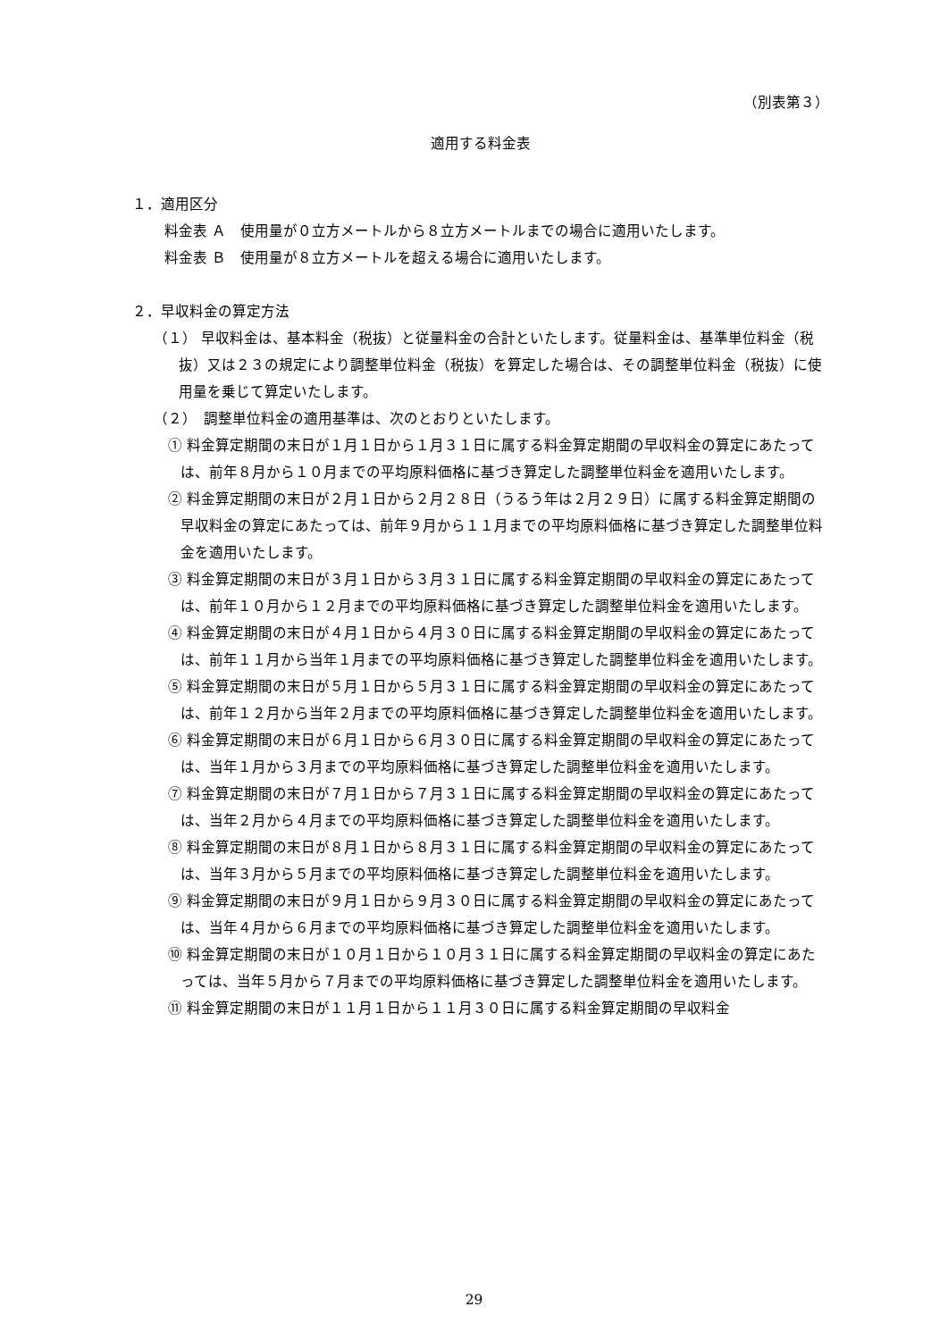（別表第３）
適用する料金表
１．適用区分
料金表 Ａ　使用量が０立方メートルから８立方メートルまでの場合に適用いたします。
料金表 Ｂ　使用量が８立方メートルを超える場合に適用いたします。
２．早収料金の算定方法
（１） 早収料金は、基本料金（税抜）と従量料金の合計といたします。従量料金は、基準単位料金（税抜）又は２３の規定により調整単位料金（税抜）を算定した場合は、その調整単位料金（税抜）に使用量を乗じて算定いたします。
（２）　調整単位料金の適用基準は、次のとおりといたします。
① 料金算定期間の末日が１月１日から１月３１日に属する料金算定期間の早収料金の算定にあたっては、前年８月から１０月までの平均原料価格に基づき算定した調整単位料金を適用いたします。
② 料金算定期間の末日が２月１日から２月２８日（うるう年は２月２９日）に属する料金算定期間の早収料金の算定にあたっては、前年９月から１１月までの平均原料価格に基づき算定した調整単位料金を適用いたします。
③ 料金算定期間の末日が３月１日から３月３１日に属する料金算定期間の早収料金の算定にあたっては、前年１０月から１２月までの平均原料価格に基づき算定した調整単位料金を適用いたします。
④ 料金算定期間の末日が４月１日から４月３０日に属する料金算定期間の早収料金の算定にあたっては、前年１１月から当年１月までの平均原料価格に基づき算定した調整単位料金を適用いたします。
⑤ 料金算定期間の末日が５月１日から５月３１日に属する料金算定期間の早収料金の算定にあたっては、前年１２月から当年２月までの平均原料価格に基づき算定した調整単位料金を適用いたします。
⑥ 料金算定期間の末日が６月１日から６月３０日に属する料金算定期間の早収料金の算定にあたっては、当年１月から３月までの平均原料価格に基づき算定した調整単位料金を適用いたします。
⑦ 料金算定期間の末日が７月１日から７月３１日に属する料金算定期間の早収料金の算定にあたっては、当年２月から４月までの平均原料価格に基づき算定した調整単位料金を適用いたします。
⑧ 料金算定期間の末日が８月１日から８月３１日に属する料金算定期間の早収料金の算定にあたっては、当年３月から５月までの平均原料価格に基づき算定した調整単位料金を適用いたします。
⑨ 料金算定期間の末日が９月１日から９月３０日に属する料金算定期間の早収料金の算定にあたっては、当年４月から６月までの平均原料価格に基づき算定した調整単位料金を適用いたします。
⑩ 料金算定期間の末日が１０月１日から１０月３１日に属する料金算定期間の早収料金の算定にあたっては、当年５月から７月までの平均原料価格に基づき算定した調整単位料金を適用いたします。
⑪ 料金算定期間の末日が１１月１日から１１月３０日に属する料金算定期間の早収料金
29